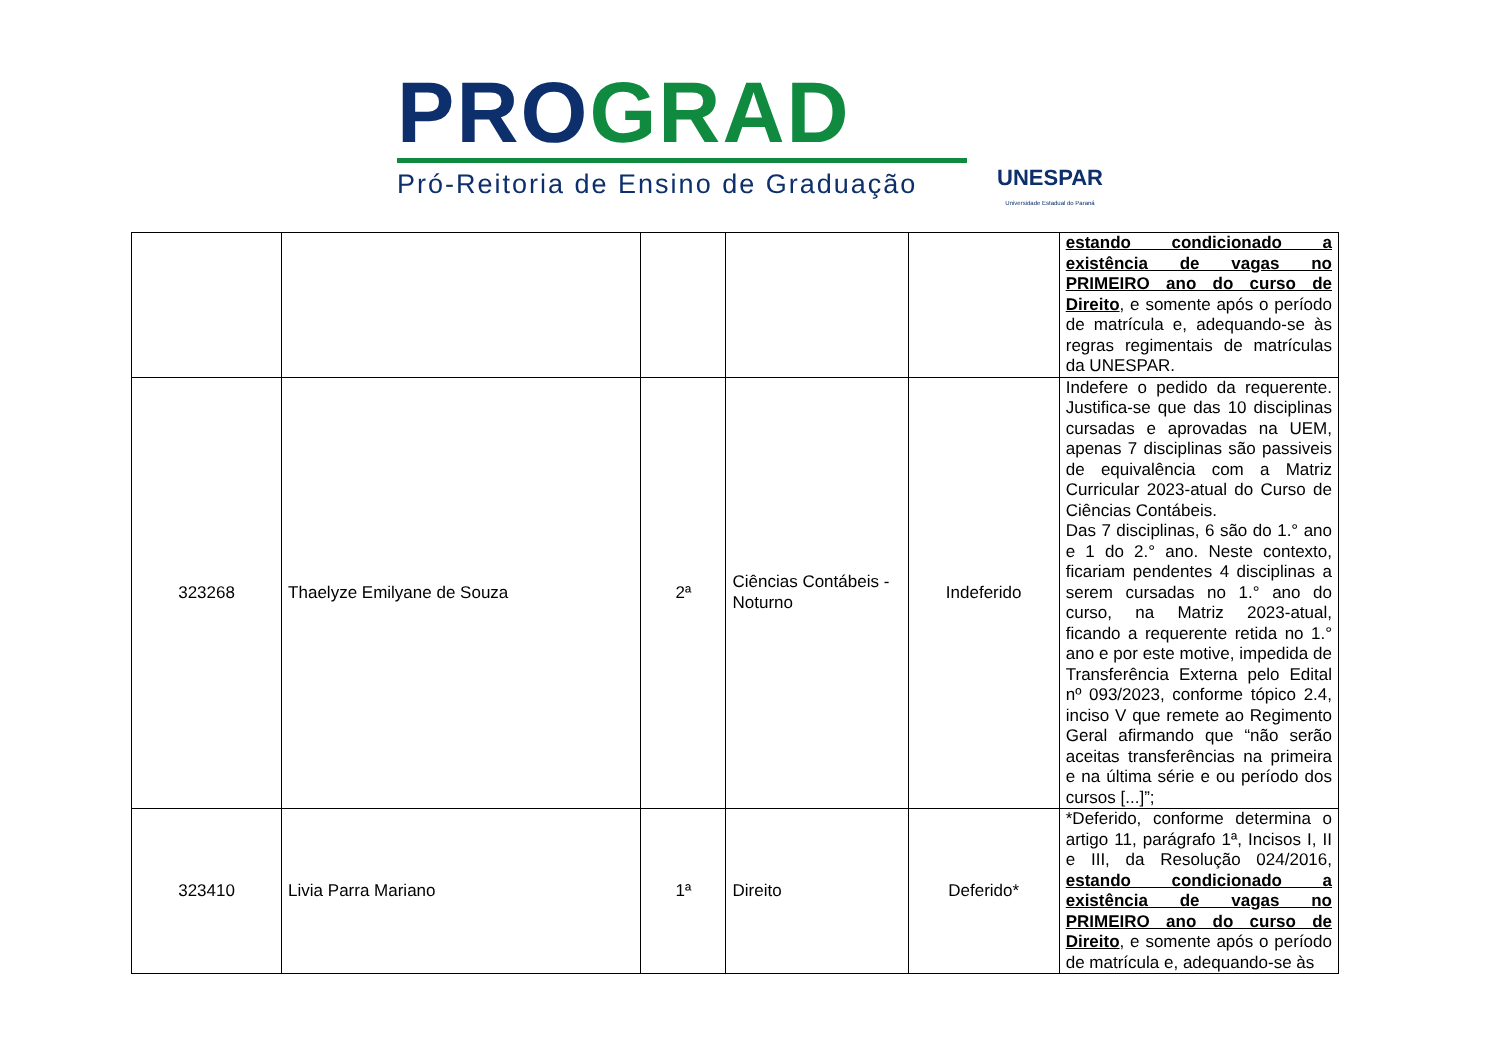PRO GRAD
Pró-Reitoria de Ensino de Graduação
UNESPAR
Universidade Estadual do Paraná
| | | | | | estando condicionado a existência de vagas no PRIMEIRO ano do curso de Direito , e somente após o período de matrícula e, adequando-se às regras regimentais de matrículas da UNESPAR. |
| 323268 | Thaelyze Emilyane de Souza | 2ª | Ciências Contábeis - Noturno | Indeferido | Indefere o pedido da requerente. Justifica-se que das 10 disciplinas cursadas e aprovadas na UEM, apenas 7 disciplinas são passiveis de equivalência com a Matriz Curricular 2023-atual do Curso de Ciências Contábeis. Das 7 disciplinas, 6 são do 1.° ano e 1 do 2.° ano. Neste contexto, ficariam pendentes 4 disciplinas a serem cursadas no 1.° ano do curso, na Matriz 2023-atual, ficando a requerente retida no 1.° ano e por este motive, impedida de Transferência Externa pelo Edital nº 093/2023, conforme tópico 2.4, inciso V que remete ao Regimento Geral afirmando que “não serão aceitas transferências na primeira e na última série e ou período dos cursos [...]”; |
| 323410 | Livia Parra Mariano | 1ª | Direito | Deferido* | *Deferido, conforme determina o artigo 11, parágrafo 1ª, Incisos I, II e III, da Resolução 024/2016, estando condicionado a existência de vagas no PRIMEIRO ano do curso de Direito , e somente após o período de matrícula e, adequando-se às |